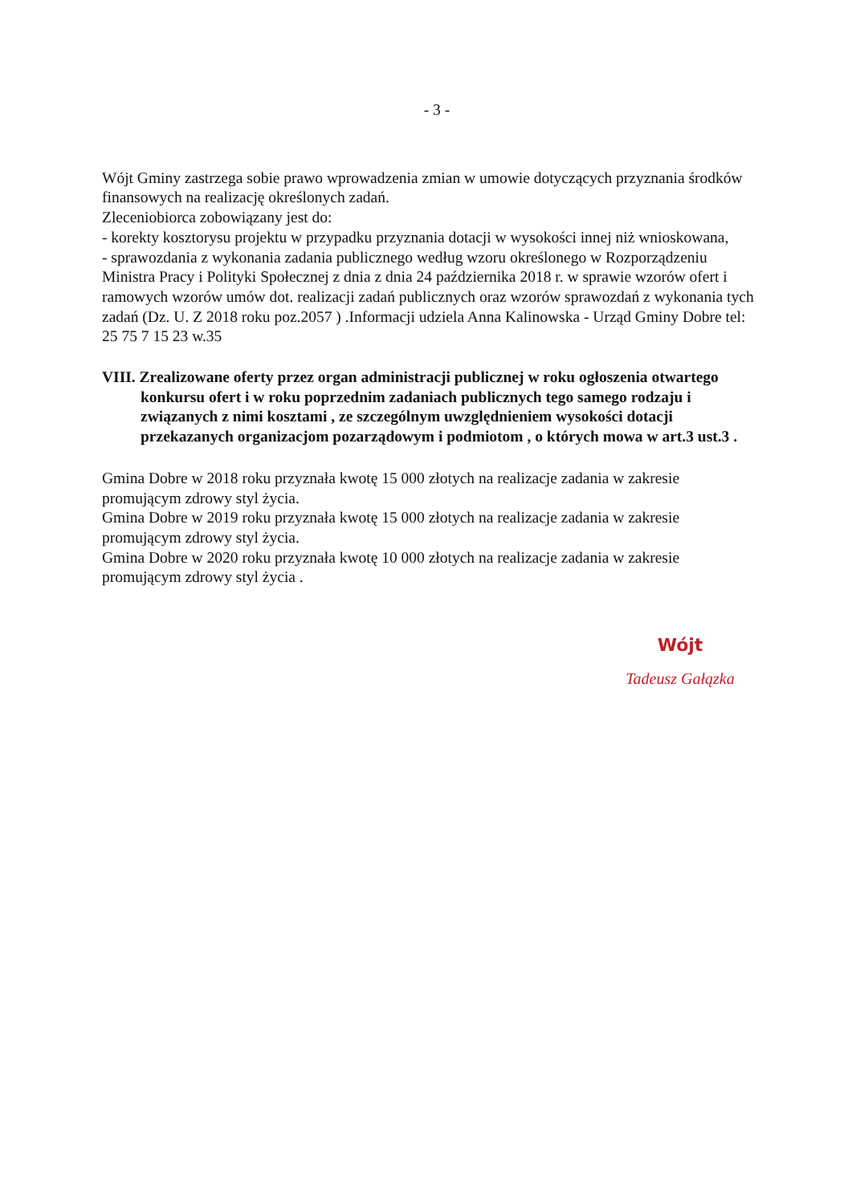- 3 -
Wójt Gminy zastrzega sobie prawo wprowadzenia zmian w umowie dotyczących przyznania środków finansowych na realizację określonych zadań.
Zleceniobiorca zobowiązany jest do:
- korekty kosztorysu projektu w przypadku przyznania dotacji w wysokości innej niż wnioskowana,
- sprawozdania z wykonania zadania publicznego według wzoru określonego w Rozporządzeniu Ministra Pracy i Polityki Społecznej z dnia z dnia 24 października 2018 r. w sprawie wzorów ofert i ramowych wzorów umów dot. realizacji zadań publicznych oraz wzorów sprawozdań z wykonania tych zadań (Dz. U. Z 2018 roku poz.2057 ) .Informacji udziela Anna Kalinowska - Urząd Gminy Dobre tel: 25 75 7 15 23 w.35
VIII. Zrealizowane oferty przez organ administracji publicznej w roku ogłoszenia otwartego konkursu ofert i w roku poprzednim zadaniach publicznych tego samego rodzaju i związanych z nimi kosztami , ze szczególnym uwzględnieniem wysokości dotacji przekazanych organizacjom pozarządowym i podmiotom , o których mowa w art.3 ust.3 .
Gmina Dobre w 2018 roku przyznała kwotę 15 000 złotych na realizacje zadania w zakresie promującym zdrowy styl życia.
Gmina Dobre w 2019 roku przyznała kwotę 15 000 złotych na realizacje zadania w zakresie promującym zdrowy styl życia.
Gmina Dobre w 2020 roku przyznała kwotę 10 000 złotych na realizacje zadania w zakresie promującym zdrowy styl życia .
Wójt
Tadeusz Gałązka